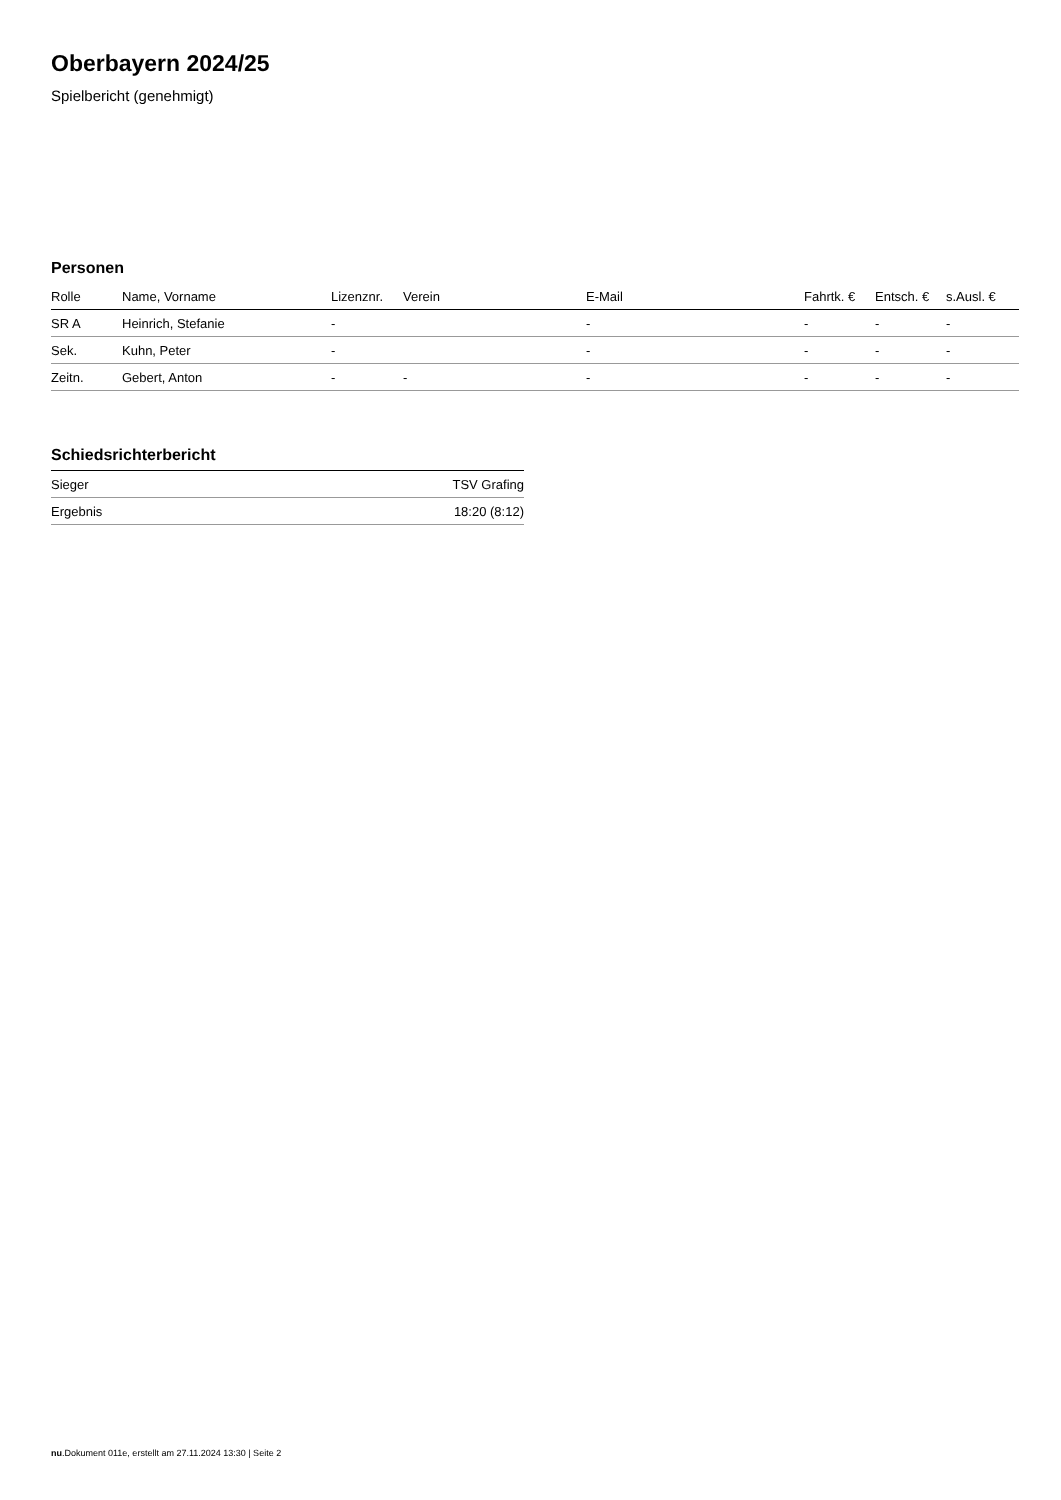Oberbayern 2024/25
Spielbericht (genehmigt)
Personen
| Rolle | Name, Vorname | Lizenznr. | Verein | E-Mail | Fahrtk. € | Entsch. € | s.Ausl. € |
| --- | --- | --- | --- | --- | --- | --- | --- |
| SR A | Heinrich, Stefanie | - | | - | - | - | - |
| Sek. | Kuhn, Peter | - | | - | - | - | - |
| Zeitn. | Gebert, Anton | - | - | - | - | - | - |
Schiedsrichterbericht
| Sieger | TSV Grafing |
| Ergebnis | 18:20 (8:12) |
nu.Dokument 011e, erstellt am 27.11.2024 13:30 | Seite 2